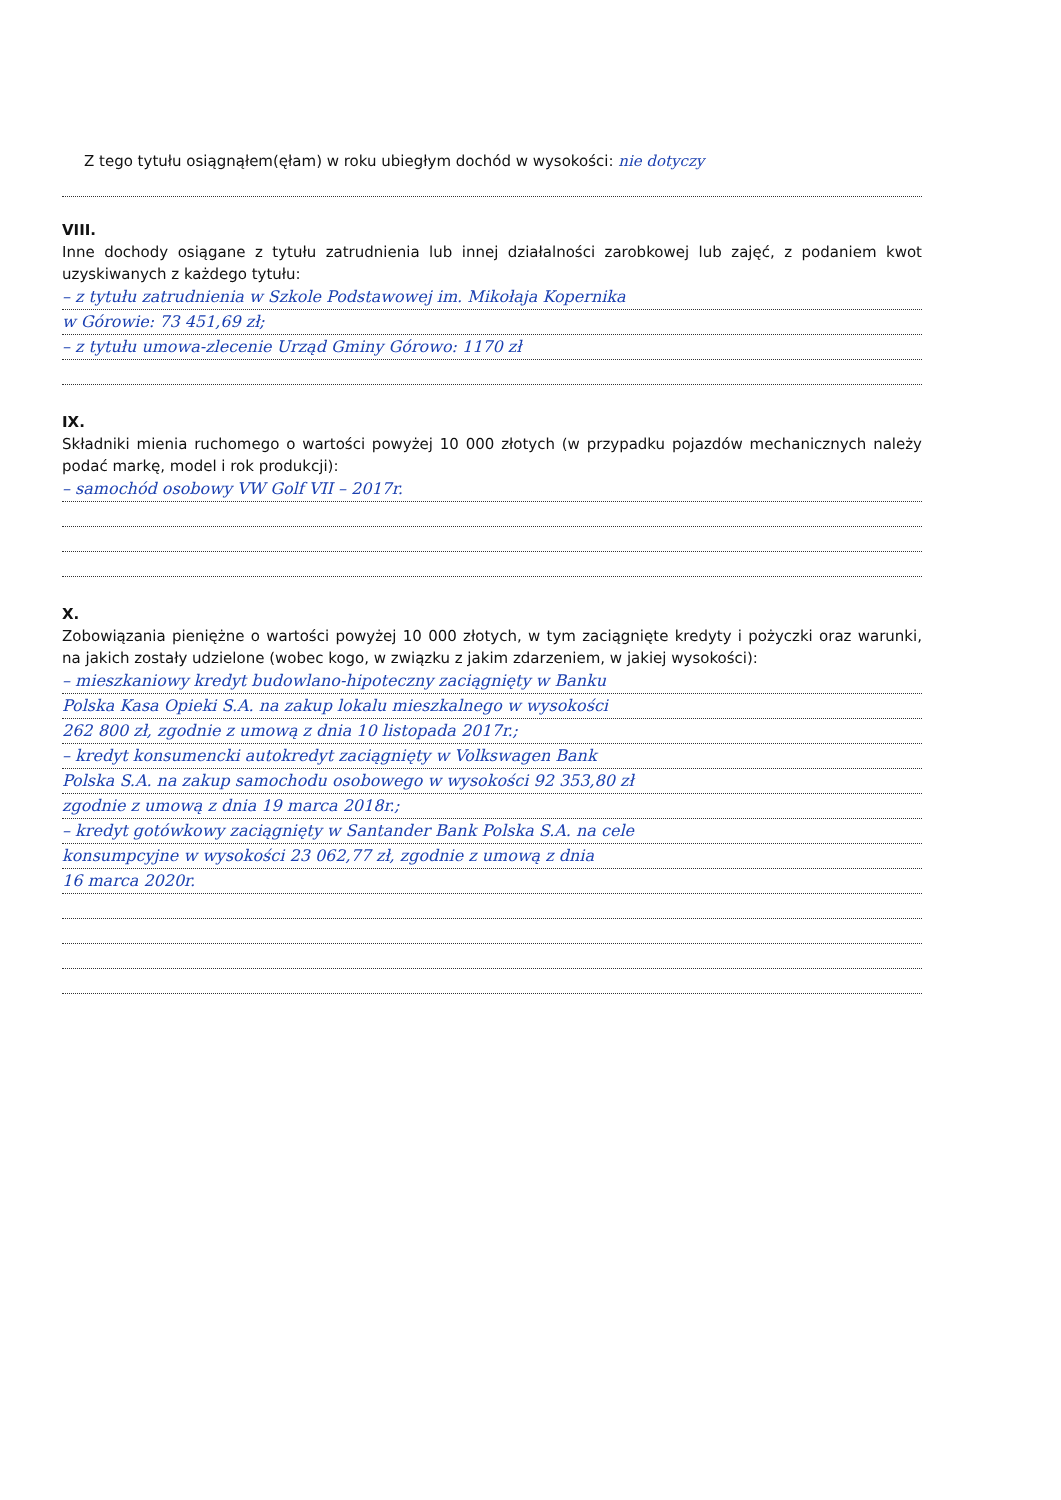Z tego tytułu osiągnąłem(ęłam) w roku ubiegłym dochód w wysokości: nie dotyczy
VIII.
Inne dochody osiągane z tytułu zatrudnienia lub innej działalności zarobkowej lub zajęć, z podaniem kwot uzyskiwanych z każdego tytułu:
– z tytułu zatrudnienia w Szkole Podstawowej im. Mikołaja Kopernika
w Górowie: 73 451,69 zł;
– z tytułu umowa-zlecenie Urząd Gminy Górowo: 1170 zł
IX.
Składniki mienia ruchomego o wartości powyżej 10 000 złotych (w przypadku pojazdów mechanicznych należy podać markę, model i rok produkcji):
– samochód osobowy VW Golf VII – 2017r.
X.
Zobowiązania pieniężne o wartości powyżej 10 000 złotych, w tym zaciągnięte kredyty i pożyczki oraz warunki, na jakich zostały udzielone (wobec kogo, w związku z jakim zdarzeniem, w jakiej wysokości):
– mieszkaniowy kredyt budowlano-hipoteczny zaciągnięty w Banku
Polska Kasa Opieki S.A. na zakup lokalu mieszkalnego w wysokości
262 800 zł, zgodnie z umową z dnia 10 listopada 2017r.;
– kredyt konsumencki autokredyt zaciągnięty w Volkswagen Bank
Polska S.A. na zakup samochodu osobowego w wysokości 92 353,80 zł
zgodnie z umową z dnia 19 marca 2018r.;
– kredyt gotówkowy zaciągnięty w Santander Bank Polska S.A. na cele
konsumpcyjne w wysokości 23 062,77 zł, zgodnie z umową z dnia
16 marca 2020r.